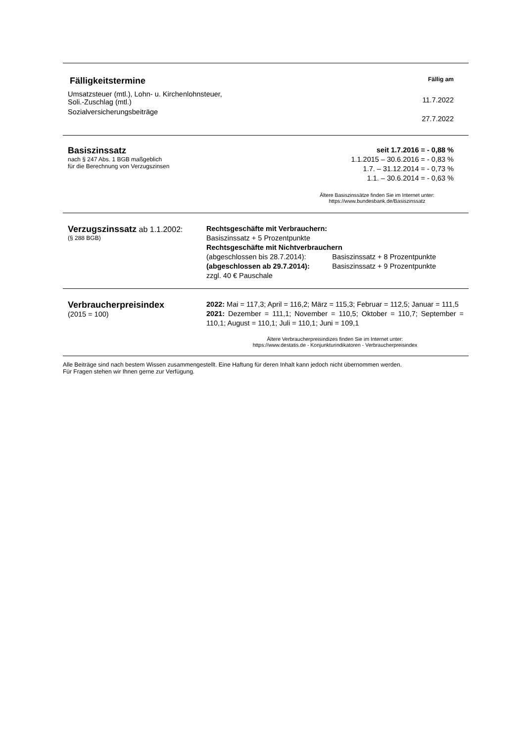| Fälligkeitstermine | Fällig am |
| Umsatzsteuer (mtl.), Lohn- u. Kirchenlohnsteuer, Soli.-Zuschlag (mtl.) | 11.7.2022 |
| Sozialversicherungsbeiträge | 27.7.2022 |
| Basiszinssatz nach § 247 Abs. 1 BGB maßgeblich für die Berechnung von Verzugszinsen | seit 1.7.2016 = - 0,88 % 1.1.2015 – 30.6.2016 = - 0,83 % 1.7. – 31.12.2014 = - 0,73 % 1.1. – 30.6.2014 = - 0,63 % |
| | Ältere Basiszinssätze finden Sie im Internet unter: https://www.bundesbank.de/Basiszinssatz |
| Verzugszinssatz ab 1.1.2002: (§ 288 BGB) | Rechtsgeschäfte mit Verbrauchern: Basiszinssatz + 5 Prozentpunkte Rechtsgeschäfte mit Nichtverbrauchern / (abgeschlossen bis 28.7.2014): / Basiszinssatz + 8 Prozentpunkte / / (abgeschlossen ab 29.7.2014): / Basiszinssatz + 9 Prozentpunkte / zzgl. 40 € Pauschale |
| Verbraucherpreisindex (2015 = 100) | 2022: Mai = 117,3; April = 116,2; März = 115,3; Februar = 112,5; Januar = 111,5 2021: Dezember = 111,1; November = 110,5; Oktober = 110,7; September = 110,1; August = 110,1; Juli = 110,1; Juni = 109,1 |
| | Ältere Verbraucherpreisindizes finden Sie im Internet unter: https://www.destatis.de - Konjunkturindikatoren - Verbraucherpreisindex |
Alle Beiträge sind nach bestem Wissen zusammengestellt. Eine Haftung für deren Inhalt kann jedoch nicht übernommen werden.
Für Fragen stehen wir Ihnen gerne zur Verfügung.